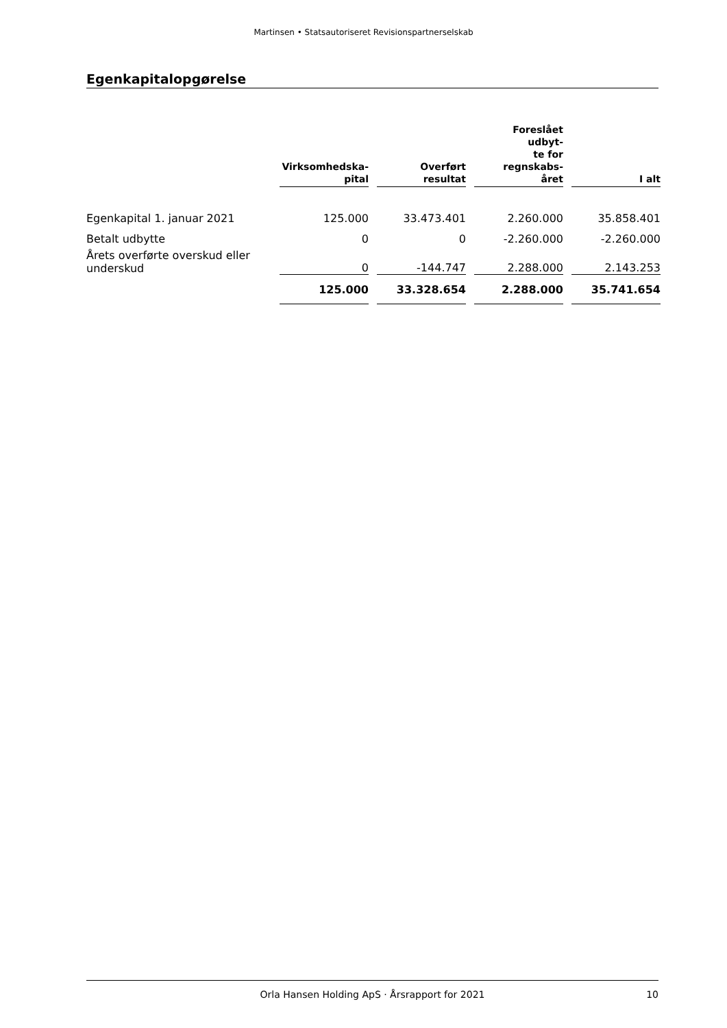Martinsen • Statsautoriseret Revisionspartnerselskab
Egenkapitalopgørelse
| | Virksomhedska- pital | Overført resultat | Foreslået udbyt- te for regnskabs- året | I alt |
| --- | --- | --- | --- | --- |
| Egenkapital 1. januar 2021 | 125.000 | 33.473.401 | 2.260.000 | 35.858.401 |
| Betalt udbytte | 0 | 0 | -2.260.000 | -2.260.000 |
| Årets overførte overskud eller underskud | 0 | -144.747 | 2.288.000 | 2.143.253 |
| | 125.000 | 33.328.654 | 2.288.000 | 35.741.654 |
Orla Hansen Holding ApS · Årsrapport for 2021 10